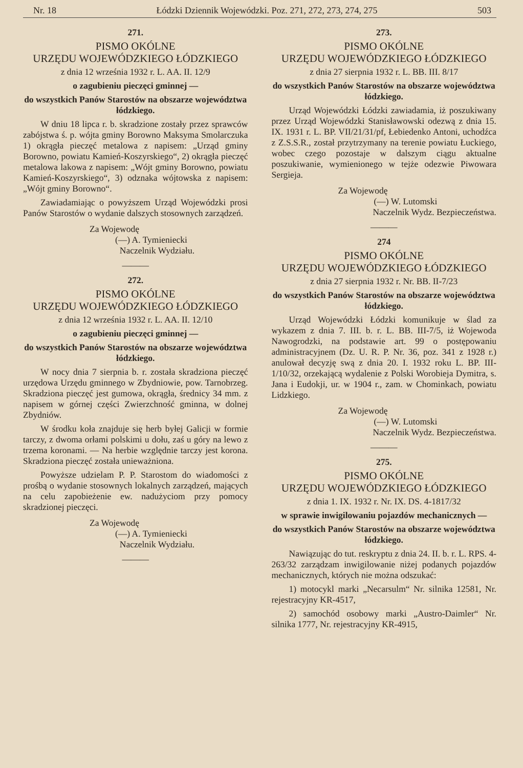Nr. 18 Łódzki Dziennik Wojewódzki. Poz. 271, 272, 273, 274, 275 503
271.
PISMO OKÓLNE
URZĘDU WOJEWÓDZKIEGO ŁÓDZKIEGO
z dnia 12 września 1932 r. L. AA. II. 12/9
o zagubieniu pieczęci gminnej —
do wszystkich Panów Starostów na obszarze województwa łódzkiego.
W dniu 18 lipca r. b. skradzione zostały przez sprawców zabójstwa ś. p. wójta gminy Borowno Maksyma Smolarczuka 1) okrągła pieczęć metalowa z napisem: „Urząd gminy Borowno, powiatu Kamień-Koszyrskiego“, 2) okrągła pieczęć metalowa lakowa z napisem: „Wójt gminy Borowno, powiatu Kamień-Koszyrskiego“, 3) odznaka wójtowska z napisem: „Wójt gminy Borowno“.
Zawiadamiając o powyższem Urząd Wojewódzki prosi Panów Starostów o wydanie dalszych stosownych zarządzeń.
Za Wojewodę
(—) A. Tymieniecki
Naczelnik Wydziału.
———
272.
PISMO OKÓLNE
URZĘDU WOJEWÓDZKIEGO ŁÓDZKIEGO
z dnia 12 września 1932 r. L. AA. II. 12/10
o zagubieniu pieczęci gminnej —
do wszystkich Panów Starostów na obszarze województwa łódzkiego.
W nocy dnia 7 sierpnia b. r. została skradziona pieczęć urzędowa Urzędu gminnego w Zbydniowie, pow. Tarnobrzeg. Skradziona pieczęć jest gumowa, okrągła, średnicy 34 mm. z napisem w górnej części Zwierzchność gminna, w dolnej Zbydniów.
W środku koła znajduje się herb byłej Galicji w formie tarczy, z dwoma orłami polskimi u dołu, zaś u góry na lewo z trzema koronami. — Na herbie względnie tarczy jest korona. Skradziona pieczęć została unieważniona.
Powyższe udzielam P. P. Starostom do wiadomości z prośbą o wydanie stosownych lokalnych zarządzeń, mających na celu zapobieżenie ew. nadużyciom przy pomocy skradzionej pieczęci.
Za Wojewodę
(—) A. Tymieniecki
Naczelnik Wydziału.
———
273.
PISMO OKÓLNE
URZĘDU WOJEWÓDZKIEGO ŁÓDZKIEGO
z dnia 27 sierpnia 1932 r. L. BB. III. 8/17
do wszystkich Panów Starostów na obszarze województwa łódzkiego.
Urząd Wojewódzki Łódzki zawiadamia, iż poszukiwany przez Urząd Wojewódzki Stanisławowski odezwą z dnia 15. IX. 1931 r. L. BP. VII/21/31/pf, Łebiedenko Antoni, uchodźca z Z.S.S.R., został przytrzymany na terenie powiatu Łuckiego, wobec czego pozostaje w dalszym ciągu aktualne poszukiwanie, wymienionego w tejże odezwie Piwowara Sergieja.
Za Wojewodę
(—) W. Lutomski
Naczelnik Wydz. Bezpieczeństwa.
———
274
PISMO OKÓLNE
URZĘDU WOJEWÓDZKIEGO ŁÓDZKIEGO
z dnia 27 sierpnia 1932 r. Nr. BB. II-7/23
do wszystkich Panów Starostów na obszarze województwa łódzkiego.
Urząd Wojewódzki Łódzki komunikuje w ślad za wykazem z dnia 7. III. b. r. L. BB. III-7/5, iż Wojewoda Nawogrodzki, na podstawie art. 99 o postępowaniu administracyjnem (Dz. U. R. P. Nr. 36, poz. 341 z 1928 r.) anulował decyzję swą z dnia 20. I. 1932 roku L. BP. III-1/10/32, orzekającą wydalenie z Polski Worobieja Dymitra, s. Jana i Eudokji, ur. w 1904 r., zam. w Chominkach, powiatu Lidzkiego.
Za Wojewodę
(—) W. Lutomski
Naczelnik Wydz. Bezpieczeństwa.
———
275.
PISMO OKÓLNE
URZĘDU WOJEWÓDZKIEGO ŁÓDZKIEGO
z dnia 1. IX. 1932 r. Nr. IX. DS. 4-1817/32
w sprawie inwigilowaniu pojazdów mechanicznych —
do wszystkich Panów Starostów na obszarze województwa łódzkiego.
Nawiązując do tut. reskryptu z dnia 24. II. b. r. L. RPS. 4-263/32 zarządzam inwigilowanie niżej podanych pojazdów mechanicznych, których nie można odszukać:
1) motocykl marki „Necarsulm“ Nr. silnika 12581, Nr. rejestracyjny KR-4517,
2) samochód osobowy marki „Austro-Daimler“ Nr. silnika 1777, Nr. rejestracyjny KR-4915,